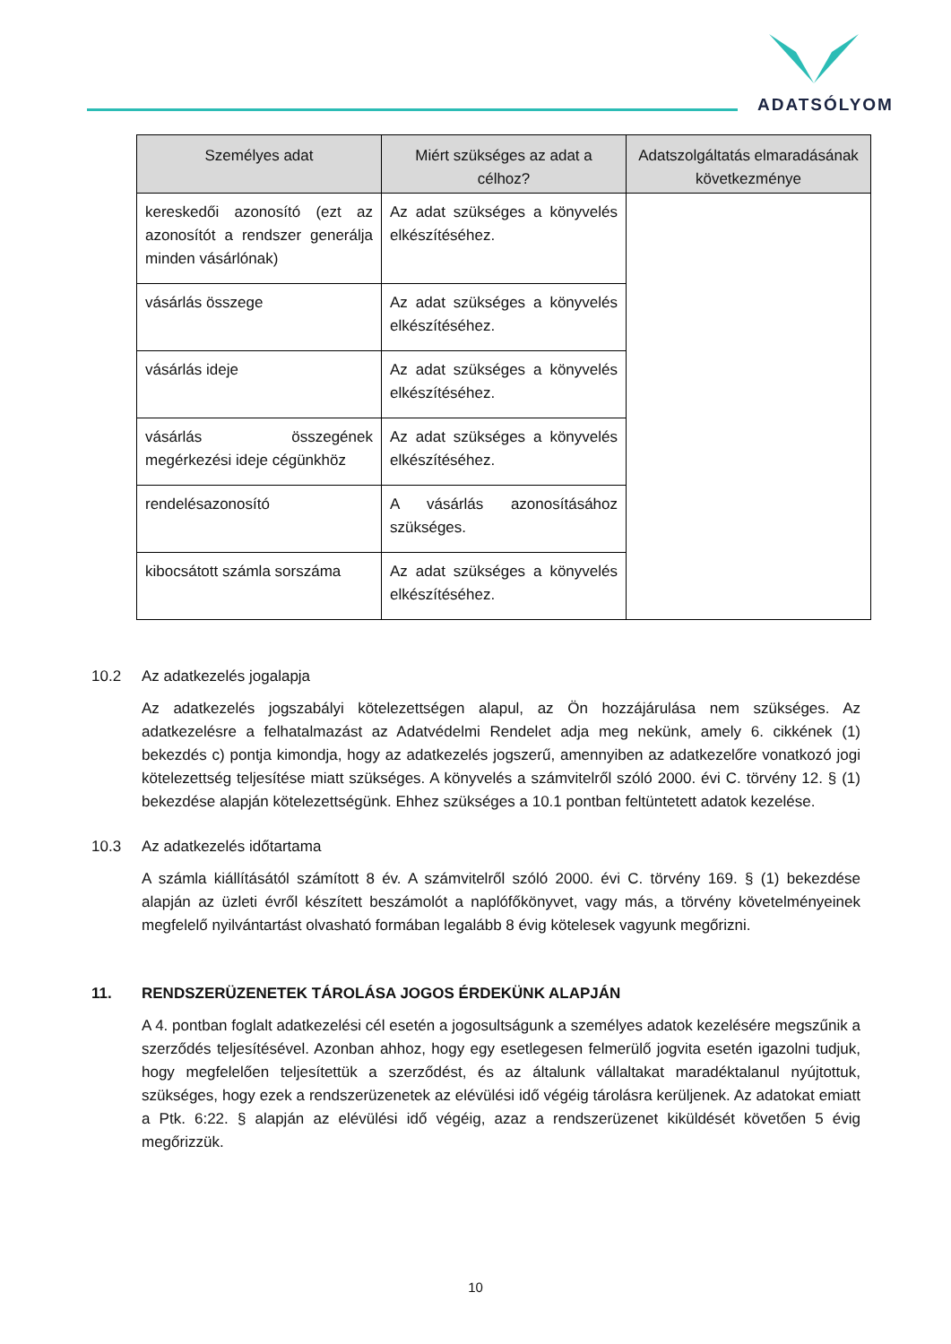ADATSÓLYOM
| Személyes adat | Miért szükséges az adat a célhoz? | Adatszolgáltatás elmaradásának következménye |
| --- | --- | --- |
| kereskedői azonosító (ezt az azonosítót a rendszer generálja minden vásárlónak) | Az adat szükséges a könyvelés elkészítéséhez. | |
| vásárlás összege | Az adat szükséges a könyvelés elkészítéséhez. | |
| vásárlás ideje | Az adat szükséges a könyvelés elkészítéséhez. | |
| vásárlás összegének megérkezési ideje cégünkhöz | Az adat szükséges a könyvelés elkészítéséhez. | |
| rendelésazonosító | A vásárlás azonosításához szükséges. | |
| kibocsátott számla sorszáma | Az adat szükséges a könyvelés elkészítéséhez. | |
10.2 Az adatkezelés jogalapja
Az adatkezelés jogszabályi kötelezettségen alapul, az Ön hozzájárulása nem szükséges. Az adatkezelésre a felhatalmazást az Adatvédelmi Rendelet adja meg nekünk, amely 6. cikkének (1) bekezdés c) pontja kimondja, hogy az adatkezelés jogszerű, amennyiben az adatkezelőre vonatkozó jogi kötelezettség teljesítése miatt szükséges. A könyvelés a számvitelről szóló 2000. évi C. törvény 12. § (1) bekezdése alapján kötelezettségünk. Ehhez szükséges a 10.1 pontban feltüntetett adatok kezelése.
10.3 Az adatkezelés időtartama
A számla kiállításától számított 8 év. A számvitelről szóló 2000. évi C. törvény 169. § (1) bekezdése alapján az üzleti évről készített beszámolót a naplófőkönyvet, vagy más, a törvény követelményeinek megfelelő nyilvántartást olvasható formában legalább 8 évig kötelesek vagyunk megőrizni.
11. RENDSZERÜZENETEK TÁROLÁSA JOGOS ÉRDEKÜNK ALAPJÁN
A 4. pontban foglalt adatkezelési cél esetén a jogosultságunk a személyes adatok kezelésére megszűnik a szerződés teljesítésével. Azonban ahhoz, hogy egy esetlegesen felmerülő jogvita esetén igazolni tudjuk, hogy megfelelően teljesítettük a szerződést, és az általunk vállaltakat maradéktalanul nyújtottuk, szükséges, hogy ezek a rendszerüzenetek az elévülési idő végéig tárolásra kerüljenek. Az adatokat emiatt a Ptk. 6:22. § alapján az elévülési idő végéig, azaz a rendszerüzenet kiküldését követően 5 évig megőrizzük.
10